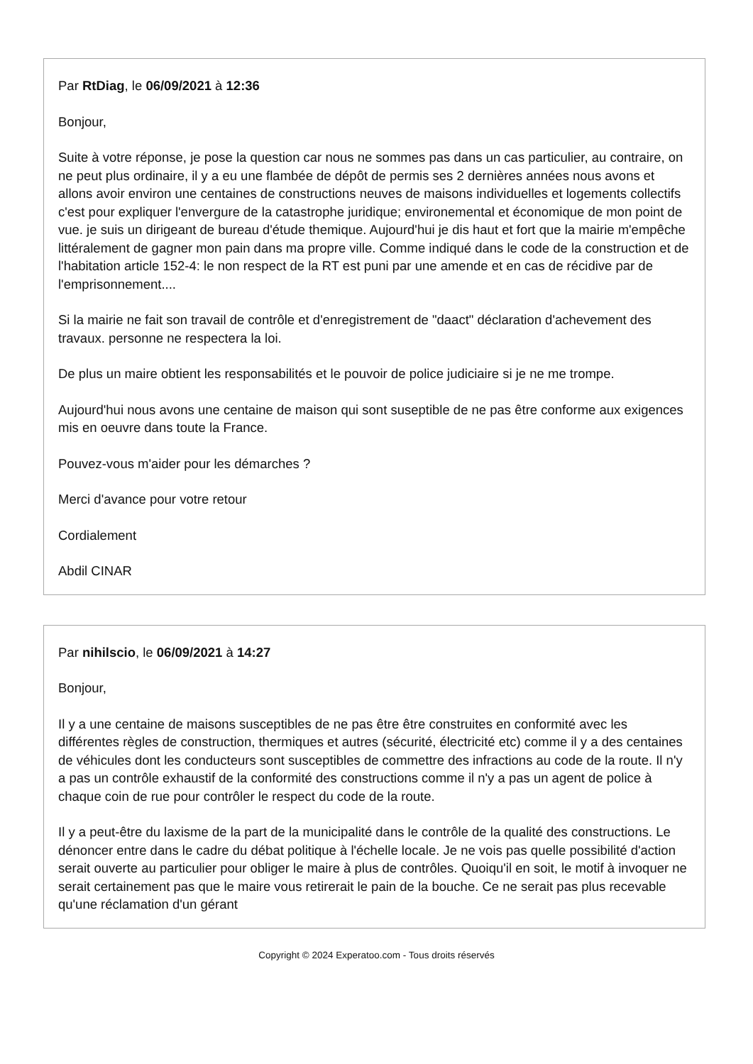Par RtDiag, le 06/09/2021 à 12:36
Bonjour,
Suite à votre réponse, je pose la question car nous ne sommes pas dans un cas particulier, au contraire, on ne peut plus ordinaire, il y a eu une flambée de dépôt de permis ses 2 dernières années nous avons et allons avoir environ une centaines de constructions neuves de maisons individuelles et logements collectifs c'est pour expliquer l'envergure de la catastrophe juridique; environemental et économique de mon point de vue. je suis un dirigeant de bureau d'étude themique. Aujourd'hui je dis haut et fort que la mairie m'empêche littéralement de gagner mon pain dans ma propre ville. Comme indiqué dans le code de la construction et de l'habitation article 152-4: le non respect de la RT est puni par une amende et en cas de récidive par de l'emprisonnement....
Si la mairie ne fait son travail de contrôle et d'enregistrement de "daact" déclaration d'achevement des travaux. personne ne respectera la loi.
De plus un maire obtient les responsabilités et le pouvoir de police judiciaire si je ne me trompe.
Aujourd'hui nous avons une centaine de maison qui sont suseptible de ne pas être conforme aux exigences mis en oeuvre dans toute la France.
Pouvez-vous m'aider pour les démarches ?
Merci d'avance pour votre retour
Cordialement
Abdil CINAR
Par nihilscio, le 06/09/2021 à 14:27
Bonjour,
Il y a une centaine de maisons susceptibles de ne pas être être construites en conformité avec les différentes règles de construction, thermiques et autres (sécurité, électricité etc) comme il y a des centaines de véhicules dont les conducteurs sont susceptibles de commettre des infractions au code de la route. Il n'y a pas un contrôle exhaustif de la conformité des constructions comme il n'y a pas un agent de police à chaque coin de rue pour contrôler le respect du code de la route.
Il y a peut-être du laxisme de la part de la municipalité dans le contrôle de la qualité des constructions. Le dénoncer entre dans le cadre du débat politique à l'échelle locale. Je ne vois pas quelle possibilité d'action serait ouverte au particulier pour obliger le maire à plus de contrôles. Quoiqu'il en soit, le motif à invoquer ne serait certainement pas que le maire vous retirerait le pain de la bouche. Ce ne serait pas plus recevable qu'une réclamation d'un gérant
Copyright © 2024 Experatoo.com - Tous droits réservés